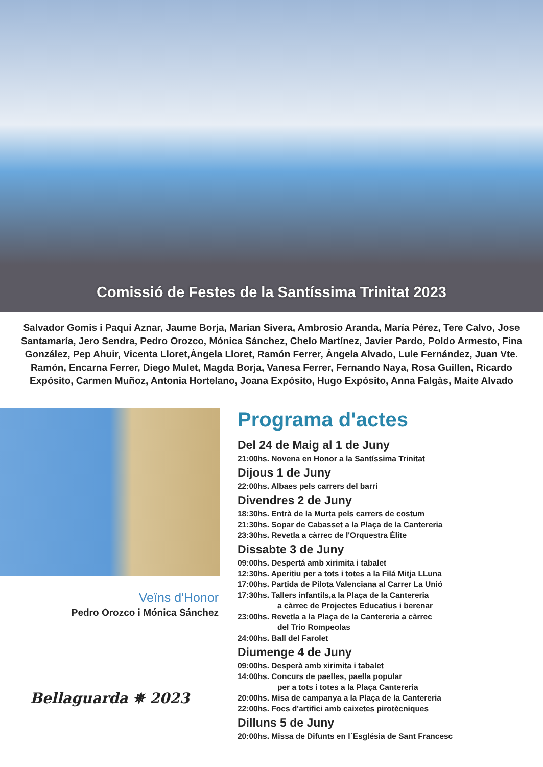Comissió de Festes de la Santíssima Trinitat 2023
Salvador Gomis i Paqui Aznar, Jaume Borja, Marian Sivera, Ambrosio Aranda, María Pérez, Tere Calvo, Jose Santamaría, Jero Sendra, Pedro Orozco, Mónica Sánchez, Chelo Martínez, Javier Pardo, Poldo Armesto, Fina González, Pep Ahuir, Vicenta Lloret,Àngela Lloret, Ramón Ferrer, Àngela Alvado, Lule Fernández, Juan Vte. Ramón, Encarna Ferrer, Diego Mulet, Magda Borja, Vanesa Ferrer, Fernando Naya, Rosa Guillen, Ricardo Expósito, Carmen Muñoz, Antonia Hortelano, Joana Expósito, Hugo Expósito, Anna Falgàs, Maite Alvado
Veïns d'Honor
Pedro Orozco i Mónica Sánchez
Bellaguarda ✵ 2023
Programa d'actes
Del 24 de Maig al 1 de Juny
21:00hs. Novena en Honor a la Santíssima Trinitat
Dijous 1 de Juny
22:00hs. Albaes pels carrers del barri
Divendres 2 de Juny
18:30hs. Entrà de la Murta pels carrers de costum
21:30hs. Sopar de Cabasset a la Plaça de la Cantereria
23:30hs. Revetla a càrrec de l'Orquestra Élite
Dissabte 3 de Juny
09:00hs. Despertá amb xirimita i tabalet
12:30hs. Aperitiu per a tots i totes a la Filá Mitja LLuna
17:00hs. Partida de Pilota Valenciana al Carrer La Unió
17:30hs. Tallers infantils,a la Plaça de la Cantereria
a càrrec de Projectes Educatius i berenar
23:00hs. Revetla a la Plaça de la Cantereria a càrrec
del Trio Rompeolas
24:00hs. Ball del Farolet
Diumenge 4 de Juny
09:00hs. Desperà amb xirimita i tabalet
14:00hs. Concurs de paelles, paella popular
per a tots i totes a la Plaça Cantereria
20:00hs. Misa de campanya a la Plaça de la Cantereria
22:00hs. Focs d'artifici amb caixetes pirotècniques
Dilluns 5 de Juny
20:00hs. Missa de Difunts en l´Església de Sant Francesc